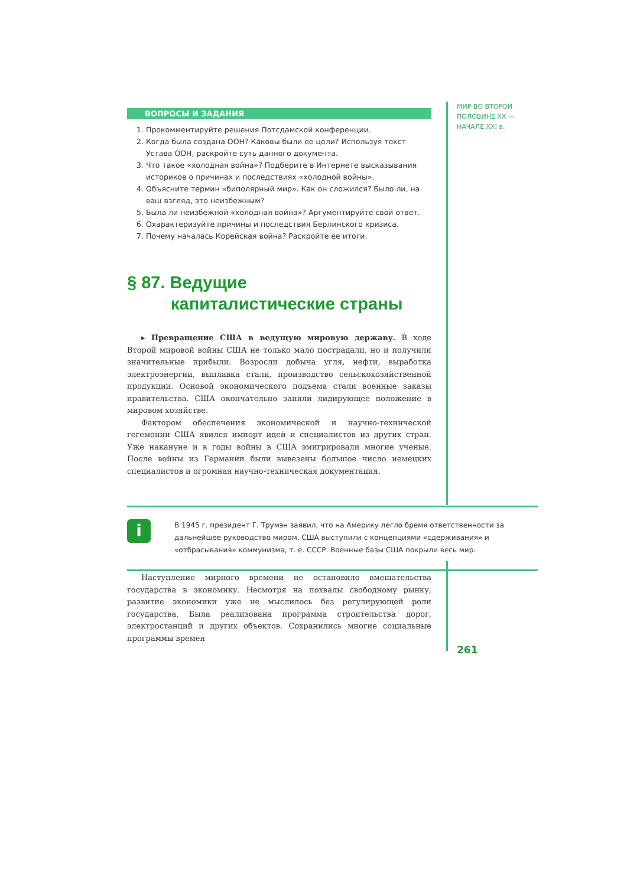МИР ВО ВТОРОЙ
ПОЛОВИНЕ XX —
НАЧАЛЕ XXI в.
ВОПРОСЫ И ЗАДАНИЯ
1. Прокомментируйте решения Потсдамской конференции.
2. Когда была создана ООН? Каковы были ее цели? Используя текст Устава ООН, раскройте суть данного документа.
3. Что такое «холодная война»? Подберите в Интернете высказывания историков о причинах и последствиях «холодной войны».
4. Объясните термин «биполярный мир». Как он сложился? Было ли, на ваш взгляд, это неизбежным?
5. Была ли неизбежной «холодная война»? Аргументируйте свой ответ.
6. Охарактеризуйте причины и последствия Берлинского кризиса.
7. Почему началась Корейская война? Раскройте ее итоги.
§ 87. Ведущие
капиталистические страны
▸ Превращение США в ведущую мировую державу. В ходе Второй мировой войны США не только мало пострадали, но и получили значительные прибыли. Возросли добыча угля, нефти, выработка электроэнергии, выплавка стали, производство сельскохозяйственной продукции. Основой экономического подъема стали военные заказы правительства. США окончательно заняли лидирующее положение в мировом хозяйстве.
Фактором обеспечения экономической и научно-технической гегемонии США явился импорт идей и специалистов из других стран. Уже накануне и в годы войны в США эмигрировали многие ученые. После войны из Германии были вывезены большое число немецких специалистов и огромная научно-техническая документация.
i
В 1945 г. президент Г. Трумэн заявил, что на Америку легло бремя ответственности за дальнейшее руководство миром. США выступили с концепциями «сдерживания» и «отбрасывания» коммунизма, т. е. СССР. Военные базы США покрыли весь мир.
Наступление мирного времени не остановило вмешательства государства в экономику. Несмотря на похвалы свободному рынку, развитие экономики уже не мыслилось без регулирующей роли государства. Была реализована программа строительства дорог, электростанций и других объектов. Сохранились многие социальные программы времен
261